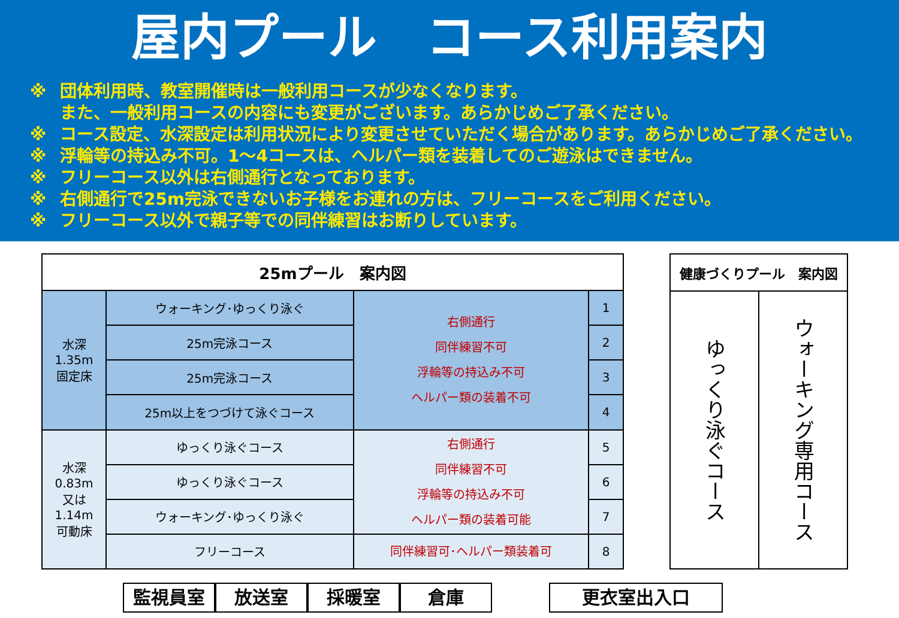屋内プール　コース利用案内
※ 団体利用時、教室開催時は一般利用コースが少なくなります。
また、一般利用コースの内容にも変更がございます。あらかじめご了承ください。
※ コース設定、水深設定は利用状況により変更させていただく場合があります。あらかじめご了承ください。
※ 浮輪等の持込み不可。1～4コースは、ヘルパー類を装着してのご遊泳はできません。
※ フリーコース以外は右側通行となっております。
※ 右側通行で25m完泳できないお子様をお連れの方は、フリーコースをご利用ください。
※ フリーコース以外で親子等での同伴練習はお断りしています。
| 25mプール 案内図 | | | |
| --- | --- | --- | --- |
| 水深 1.35m 固定床 | ウォーキング･ゆっくり泳ぐ | 右側通行 同伴練習不可 浮輪等の持込み不可 ヘルパー類の装着不可 | 1 |
| | 25m完泳コース | | 2 |
| | 25m完泳コース | | 3 |
| | 25m以上をつづけて泳ぐコース | | 4 |
| 水深 0.83m 又は 1.14m 可動床 | ゆっくり泳ぐコース | 右側通行 同伴練習不可 浮輪等の持込み不可 ヘルパー類の装着可能 | 5 |
| | ゆっくり泳ぐコース | | 6 |
| | ウォーキング･ゆっくり泳ぐ | | 7 |
| | フリーコース | 同伴練習可･ヘルパー類装着可 | 8 |
| 健康づくりプール 案内図 | |
| --- | --- |
| ゆっくり泳ぐコース | ウォーキング専用コース |
監視員室 放送室 採暖室 倉庫 更衣室出入口